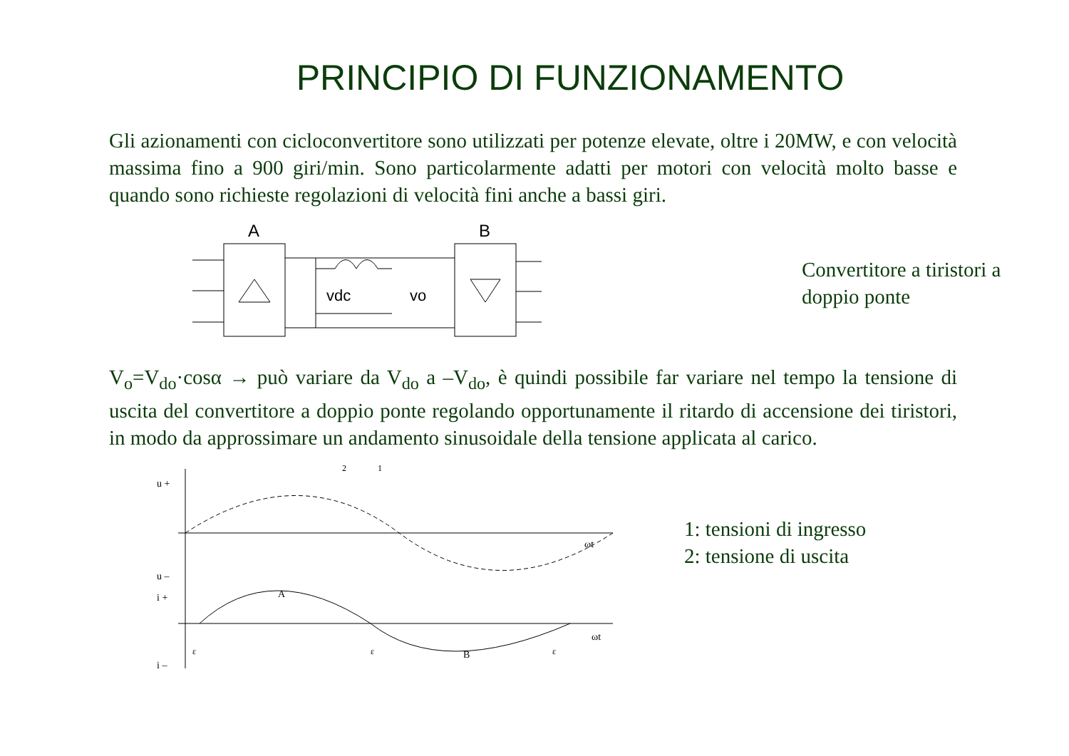PRINCIPIO DI FUNZIONAMENTO
Gli azionamenti con cicloconvertitore sono utilizzati per potenze elevate, oltre i 20MW, e con velocità massima fino a 900 giri/min. Sono particolarmente adatti per motori con velocità molto basse e quando sono richieste regolazioni di velocità fini anche a bassi giri.
A
B
vdc
vo
Convertitore a tiristori a
doppio ponte
V<sub>o</sub>=V<sub>do</sub>·cosα → può variare da V<sub>do</sub> a –V<sub>do</sub>, è quindi possibile far variare nel tempo la tensione di uscita del convertitore a doppio ponte regolando opportunamente il ritardo di accensione dei tiristori, in modo da approssimare un andamento sinusoidale della tensione applicata al carico.
u +
u –
i +
i –
ωt
ωt
A
B
2
1
ε
ε
ε
1: tensioni di ingresso
2: tensione di uscita